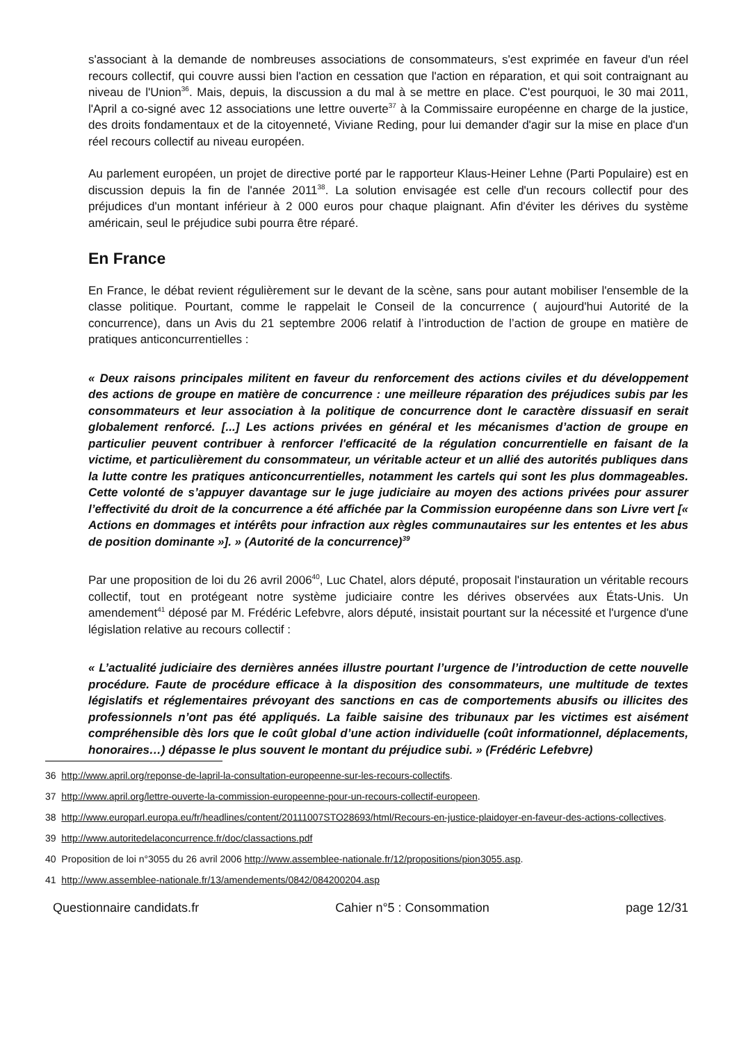s'associant à la demande de nombreuses associations de consommateurs, s'est exprimée en faveur d'un réel recours collectif, qui couvre aussi bien l'action en cessation que l'action en réparation, et qui soit contraignant au niveau de l'Union<sup>36</sup>. Mais, depuis, la discussion a du mal à se mettre en place. C'est pourquoi, le 30 mai 2011, l'April a co-signé avec 12 associations une lettre ouverte<sup>37</sup> à la Commissaire européenne en charge de la justice, des droits fondamentaux et de la citoyenneté, Viviane Reding, pour lui demander d'agir sur la mise en place d'un réel recours collectif au niveau européen.
Au parlement européen, un projet de directive porté par le rapporteur Klaus-Heiner Lehne (Parti Populaire) est en discussion depuis la fin de l'année 2011<sup>38</sup>. La solution envisagée est celle d'un recours collectif pour des préjudices d'un montant inférieur à 2 000 euros pour chaque plaignant. Afin d'éviter les dérives du système américain, seul le préjudice subi pourra être réparé.
En France
En France, le débat revient régulièrement sur le devant de la scène, sans pour autant mobiliser l'ensemble de la classe politique. Pourtant, comme le rappelait le Conseil de la concurrence ( aujourd'hui Autorité de la concurrence), dans un Avis du 21 septembre 2006 relatif à l’introduction de l’action de groupe en matière de pratiques anticoncurrentielles :
« Deux raisons principales militent en faveur du renforcement des actions civiles et du développement des actions de groupe en matière de concurrence : une meilleure réparation des préjudices subis par les consommateurs et leur association à la politique de concurrence dont le caractère dissuasif en serait globalement renforcé. [...] Les actions privées en général et les mécanismes d’action de groupe en particulier peuvent contribuer à renforcer l'efficacité de la régulation concurrentielle en faisant de la victime, et particulièrement du consommateur, un véritable acteur et un allié des autorités publiques dans la lutte contre les pratiques anticoncurrentielles, notamment les cartels qui sont les plus dommageables. Cette volonté de s’appuyer davantage sur le juge judiciaire au moyen des actions privées pour assurer l’effectivité du droit de la concurrence a été affichée par la Commission européenne dans son Livre vert [« Actions en dommages et intérêts pour infraction aux règles communautaires sur les ententes et les abus de position dominante »]. » (Autorité de la concurrence)<sup>39</sup>
Par une proposition de loi du 26 avril 2006<sup>40</sup>, Luc Chatel, alors député, proposait l'instauration un véritable recours collectif, tout en protégeant notre système judiciaire contre les dérives observées aux États-Unis. Un amendement<sup>41</sup> déposé par M. Frédéric Lefebvre, alors député, insistait pourtant sur la nécessité et l'urgence d'une législation relative au recours collectif :
« L’actualité judiciaire des dernières années illustre pourtant l’urgence de l’introduction de cette nouvelle procédure. Faute de procédure efficace à la disposition des consommateurs, une multitude de textes législatifs et réglementaires prévoyant des sanctions en cas de comportements abusifs ou illicites des professionnels n’ont pas été appliqués. La faible saisine des tribunaux par les victimes est aisément compréhensible dès lors que le coût global d’une action individuelle (coût informationnel, déplacements, honoraires…) dépasse le plus souvent le montant du préjudice subi. » (Frédéric Lefebvre)
36 http://www.april.org/reponse-de-lapril-la-consultation-europeenne-sur-les-recours-collectifs.
37 http://www.april.org/lettre-ouverte-la-commission-europeenne-pour-un-recours-collectif-europeen.
38 http://www.europarl.europa.eu/fr/headlines/content/20111007STO28693/html/Recours-en-justice-plaidoyer-en-faveur-des-actions-collectives.
39 http://www.autoritedelaconcurrence.fr/doc/classactions.pdf
40 Proposition de loi n°3055 du 26 avril 2006 http://www.assemblee-nationale.fr/12/propositions/pion3055.asp.
41 http://www.assemblee-nationale.fr/13/amendements/0842/084200204.asp
Questionnaire candidats.fr Cahier n°5 : Consommation page 12/31